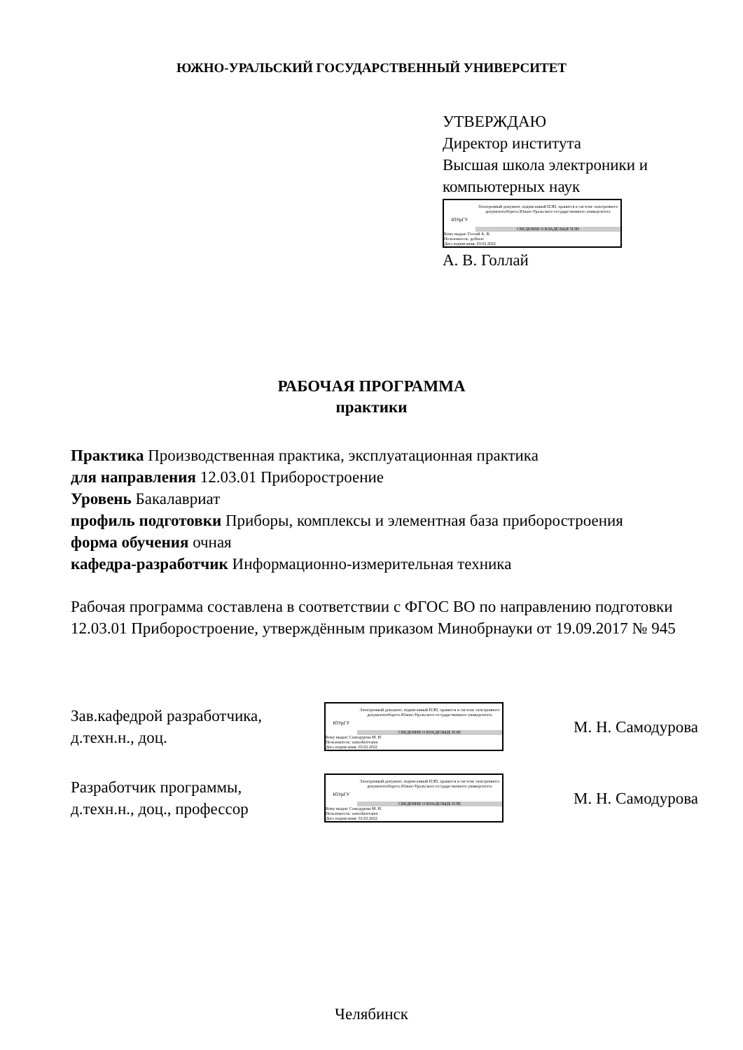ЮЖНО-УРАЛЬСКИЙ ГОСУДАРСТВЕННЫЙ УНИВЕРСИТЕТ
УТВЕРЖДАЮ
Директор института
Высшая школа электроники и компьютерных наук
ЮУрГУ
Электронный документ, подписанный ПЭП, хранится в системе электронного документооборота Южно-Уральского государственного университета
СВЕДЕНИЯ О ВЛАДЕЛЬЦЕ ПЭП
Кому выдан: Голлай А. В.
Пользователь: gollaiav
Дата подписания: 03.02.2022
А. В. Голлай
РАБОЧАЯ ПРОГРАММА
практики
Практика Производственная практика, эксплуатационная практика
для направления 12.03.01 Приборостроение
Уровень Бакалавриат
профиль подготовки Приборы, комплексы и элементная база приборостроения
форма обучения очная
кафедра-разработчик Информационно-измерительная техника
Рабочая программа составлена в соответствии с ФГОС ВО по направлению подготовки 12.03.01 Приборостроение, утверждённым приказом Минобрнауки от 19.09.2017 № 945
Зав.кафедрой разработчика,
д.техн.н., доц.
ЮУрГУ
Электронный документ, подписанный ПЭП, хранится в системе электронного документооборота Южно-Уральского государственного университета
СВЕДЕНИЯ О ВЛАДЕЛЬЦЕ ПЭП
Кому выдан: Самодурова М. Н.
Пользователь: samodurovamn
Дата подписания: 03.02.2022
М. Н. Самодурова
Разработчик программы,
д.техн.н., доц., профессор
ЮУрГУ
Электронный документ, подписанный ПЭП, хранится в системе электронного документооборота Южно-Уральского государственного университета
СВЕДЕНИЯ О ВЛАДЕЛЬЦЕ ПЭП
Кому выдан: Самодурова М. Н.
Пользователь: samodurovamn
Дата подписания: 01.02.2022
М. Н. Самодурова
Челябинск